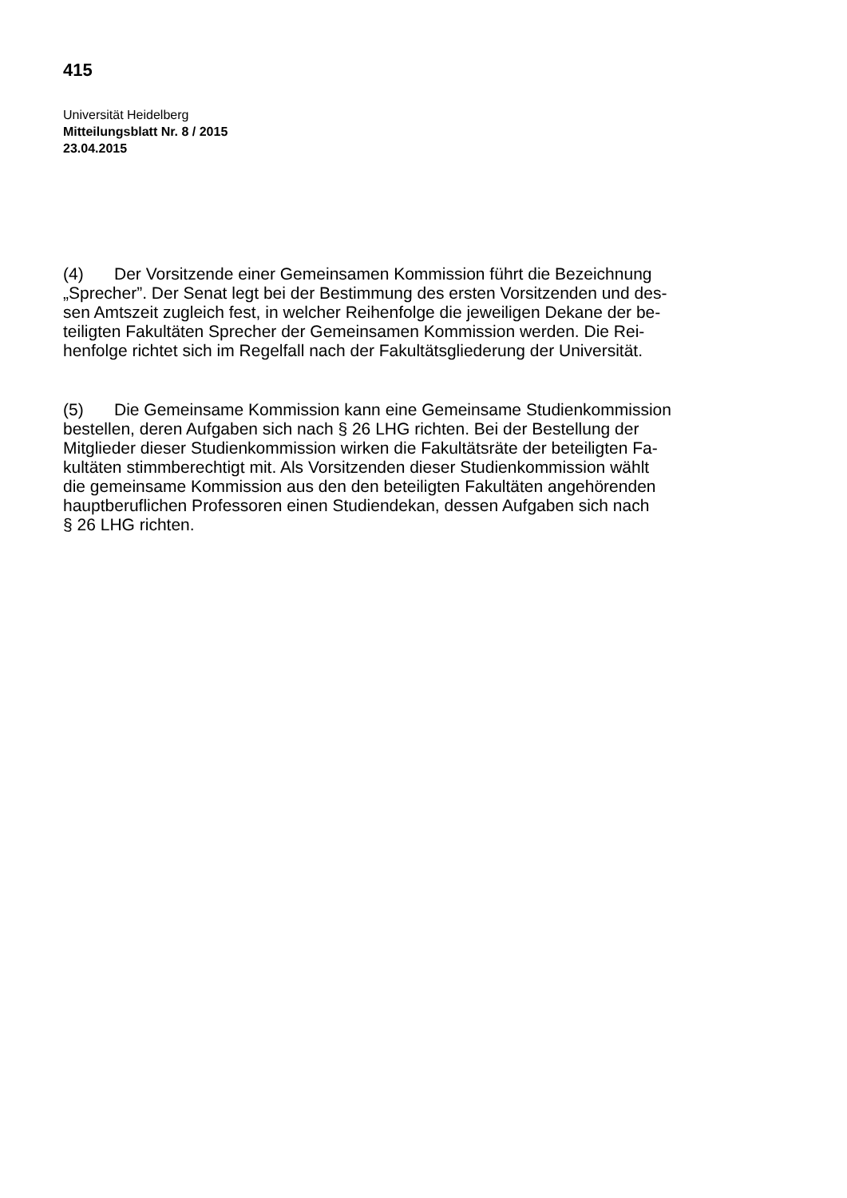415
Universität Heidelberg
Mitteilungsblatt Nr. 8 / 2015
23.04.2015
(4) Der Vorsitzende einer Gemeinsamen Kommission führt die Bezeichnung
„Sprecher”. Der Senat legt bei der Bestimmung des ersten Vorsitzenden und des-
sen Amtszeit zugleich fest, in welcher Reihenfolge die jeweiligen Dekane der be-
teiligten Fakultäten Sprecher der Gemeinsamen Kommission werden. Die Rei-
henfolge richtet sich im Regelfall nach der Fakultätsgliederung der Universität.
(5) Die Gemeinsame Kommission kann eine Gemeinsame Studienkommission
bestellen, deren Aufgaben sich nach § 26 LHG richten. Bei der Bestellung der
Mitglieder dieser Studienkommission wirken die Fakultätsräte der beteiligten Fa-
kultäten stimmberechtigt mit. Als Vorsitzenden dieser Studienkommission wählt
die gemeinsame Kommission aus den den beteiligten Fakultäten angehörenden
hauptberuflichen Professoren einen Studiendekan, dessen Aufgaben sich nach
§ 26 LHG richten.